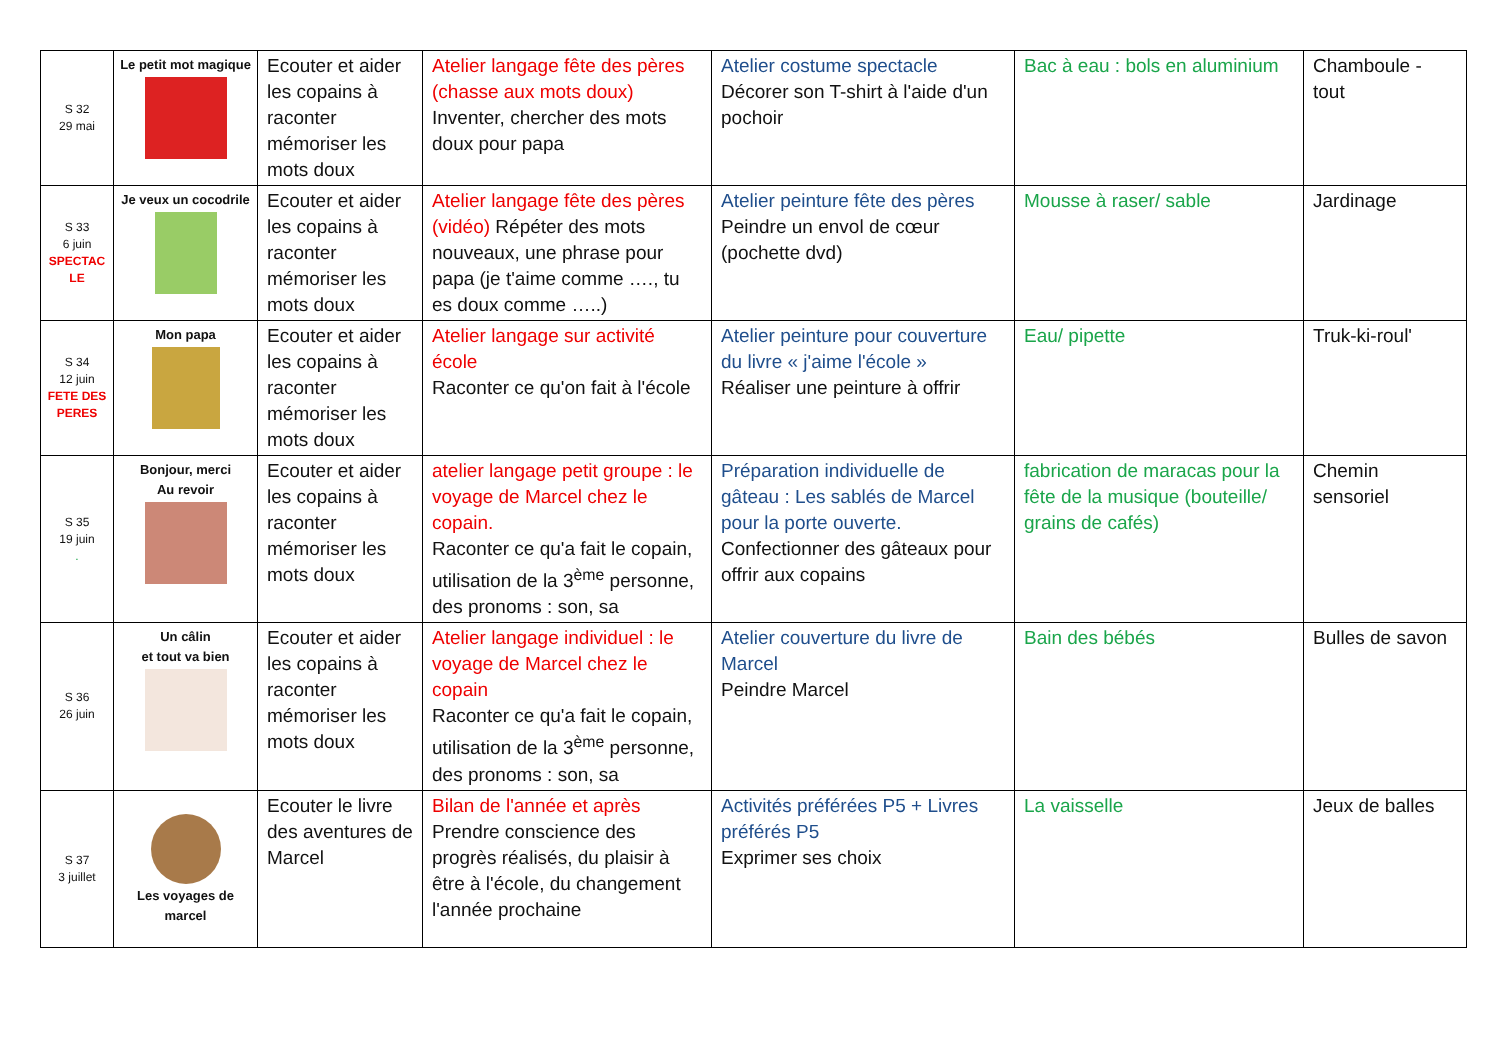| S 32 29 mai | Le petit mot magique | Ecouter et aider les copains à raconter mémoriser les mots doux | Atelier langage fête des pères (chasse aux mots doux) Inventer, chercher des mots doux pour papa | Atelier costume spectacle Décorer son T-shirt à l'aide d'un pochoir | Bac à eau : bols en aluminium | Chamboule - tout |
| S 33 6 juin SPECTAC LE | Je veux un cocodrile | Ecouter et aider les copains à raconter mémoriser les mots doux | Atelier langage fête des pères (vidéo) Répéter des mots nouveaux, une phrase pour papa (je t'aime comme …., tu es doux comme …..) | Atelier peinture fête des pères Peindre un envol de cœur (pochette dvd) | Mousse à raser/ sable | Jardinage |
| S 34 12 juin FETE DES PERES | Mon papa | Ecouter et aider les copains à raconter mémoriser les mots doux | Atelier langage sur activité école Raconter ce qu'on fait à l'école | Atelier peinture pour couverture du livre « j'aime l'école » Réaliser une peinture à offrir | Eau/ pipette | Truk-ki-roul' |
| S 35 19 juin . | Bonjour, merci Au revoir | Ecouter et aider les copains à raconter mémoriser les mots doux | atelier langage petit groupe : le voyage de Marcel chez le copain. Raconter ce qu'a fait le copain, utilisation de la 3<sup>ème</sup> personne, des pronoms : son, sa | Préparation individuelle de gâteau : Les sablés de Marcel pour la porte ouverte. Confectionner des gâteaux pour offrir aux copains | fabrication de maracas pour la fête de la musique (bouteille/ grains de cafés) | Chemin sensoriel |
| S 36 26 juin | Un câlin et tout va bien | Ecouter et aider les copains à raconter mémoriser les mots doux | Atelier langage individuel : le voyage de Marcel chez le copain Raconter ce qu'a fait le copain, utilisation de la 3<sup>ème</sup> personne, des pronoms : son, sa | Atelier couverture du livre de Marcel Peindre Marcel | Bain des bébés | Bulles de savon |
| S 37 3 juillet | Les voyages de marcel | Ecouter le livre des aventures de Marcel | Bilan de l'année et après Prendre conscience des progrès réalisés, du plaisir à être à l'école, du changement l'année prochaine | Activités préférées P5 + Livres préférés P5 Exprimer ses choix | La vaisselle | Jeux de balles |